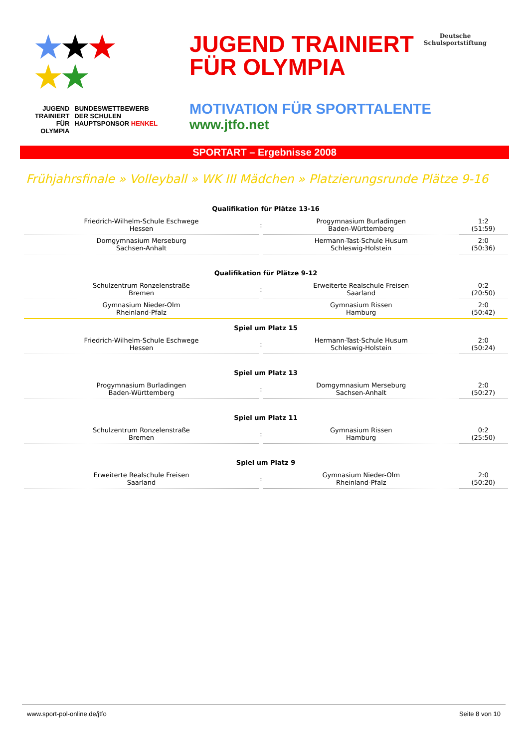★★★
★★
JUGEND
TRAINIERT
FÜR
OLYMPIA
BUNDESWETTBEWERB
DER SCHULEN
HAUPTSPONSOR HENKEL
JUGEND TRAINIERT
FÜR OLYMPIA
Deutsche
Schulsportstiftung
MOTIVATION FÜR SPORTTALENTE
www.jtfo.net
SPORTART – Ergebnisse 2008
Frühjahrsfinale » Volleyball » WK III Mädchen » Platzierungsrunde Plätze 9-16
| Qualifikation für Plätze 13-16 | | | |
| --- | --- | --- | --- |
| Friedrich-Wilhelm-Schule Eschwege Hessen | : | Progymnasium Burladingen Baden-Württemberg | 1:2 (51:59) |
| Domgymnasium Merseburg Sachsen-Anhalt | | Hermann-Tast-Schule Husum Schleswig-Holstein | 2:0 (50:36) |
| Qualifikation für Plätze 9-12 | | | |
| Schulzentrum Ronzelenstraße Bremen | : | Erweiterte Realschule Freisen Saarland | 0:2 (20:50) |
| Gymnasium Nieder-Olm Rheinland-Pfalz | | Gymnasium Rissen Hamburg | 2:0 (50:42) |
| Spiel um Platz 15 | | | |
| Friedrich-Wilhelm-Schule Eschwege Hessen | : | Hermann-Tast-Schule Husum Schleswig-Holstein | 2:0 (50:24) |
| Spiel um Platz 13 | | | |
| Progymnasium Burladingen Baden-Württemberg | : | Domgymnasium Merseburg Sachsen-Anhalt | 2:0 (50:27) |
| Spiel um Platz 11 | | | |
| Schulzentrum Ronzelenstraße Bremen | : | Gymnasium Rissen Hamburg | 0:2 (25:50) |
| Spiel um Platz 9 | | | |
| Erweiterte Realschule Freisen Saarland | : | Gymnasium Nieder-Olm Rheinland-Pfalz | 2:0 (50:20) |
www.sport-pol-online.de/jtfo Seite 8 von 10